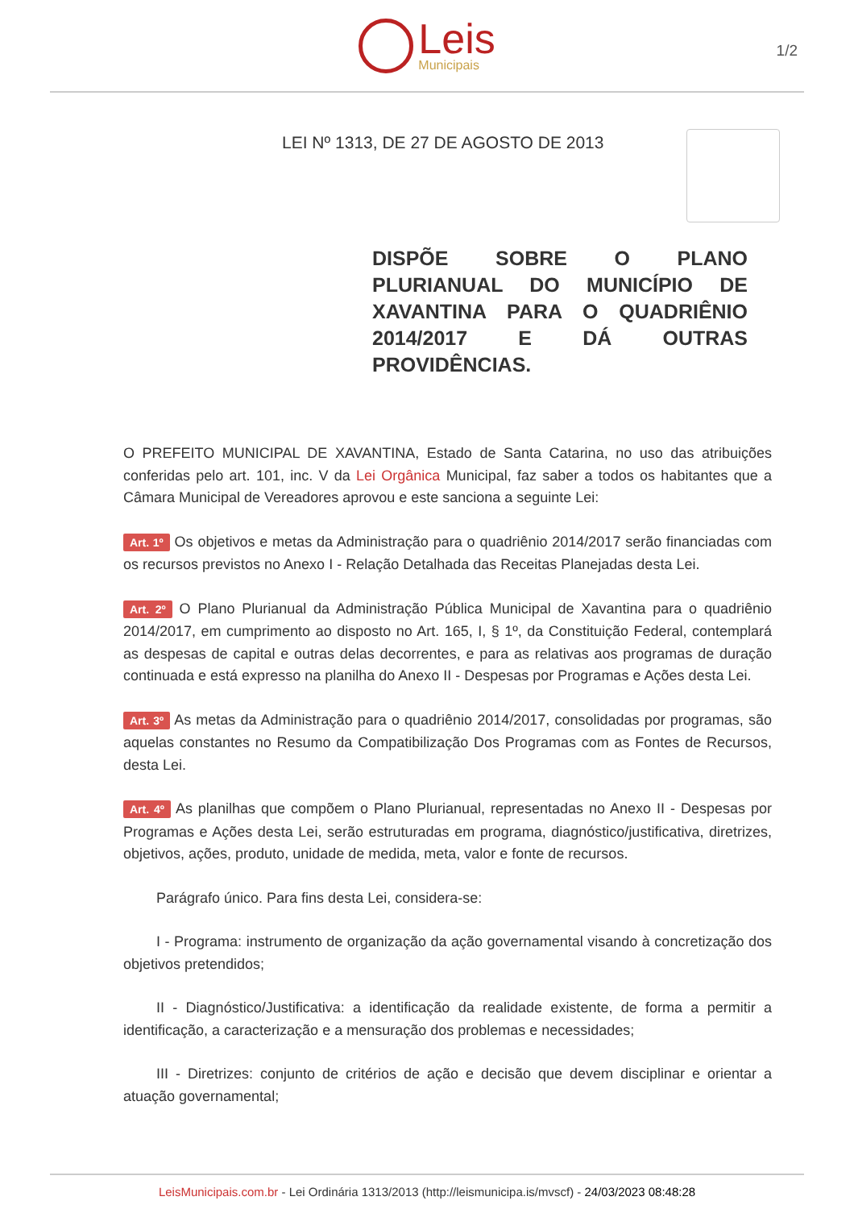Leis
Municipais
1/2
LEI Nº 1313, DE 27 DE AGOSTO DE 2013
DISPÕE SOBRE O PLANO PLURIANUAL DO MUNICÍPIO DE XAVANTINA PARA O QUADRIÊNIO 2014/2017 E DÁ OUTRAS PROVIDÊNCIAS.
O PREFEITO MUNICIPAL DE XAVANTINA, Estado de Santa Catarina, no uso das atribuições conferidas pelo art. 101, inc. V da Lei Orgânica Municipal, faz saber a todos os habitantes que a Câmara Municipal de Vereadores aprovou e este sanciona a seguinte Lei:
Art. 1º Os objetivos e metas da Administração para o quadriênio 2014/2017 serão financiadas com os recursos previstos no Anexo I - Relação Detalhada das Receitas Planejadas desta Lei.
Art. 2º O Plano Plurianual da Administração Pública Municipal de Xavantina para o quadriênio 2014/2017, em cumprimento ao disposto no Art. 165, I, § 1º, da Constituição Federal, contemplará as despesas de capital e outras delas decorrentes, e para as relativas aos programas de duração continuada e está expresso na planilha do Anexo II - Despesas por Programas e Ações desta Lei.
Art. 3º As metas da Administração para o quadriênio 2014/2017, consolidadas por programas, são aquelas constantes no Resumo da Compatibilização Dos Programas com as Fontes de Recursos, desta Lei.
Art. 4º As planilhas que compõem o Plano Plurianual, representadas no Anexo II - Despesas por Programas e Ações desta Lei, serão estruturadas em programa, diagnóstico/justificativa, diretrizes, objetivos, ações, produto, unidade de medida, meta, valor e fonte de recursos.
Parágrafo único. Para fins desta Lei, considera-se:
I - Programa: instrumento de organização da ação governamental visando à concretização dos objetivos pretendidos;
II - Diagnóstico/Justificativa: a identificação da realidade existente, de forma a permitir a identificação, a caracterização e a mensuração dos problemas e necessidades;
III - Diretrizes: conjunto de critérios de ação e decisão que devem disciplinar e orientar a atuação governamental;
LeisMunicipais.com.br - Lei Ordinária 1313/2013 (http://leismunicipa.is/mvscf) - 24/03/2023 08:48:28